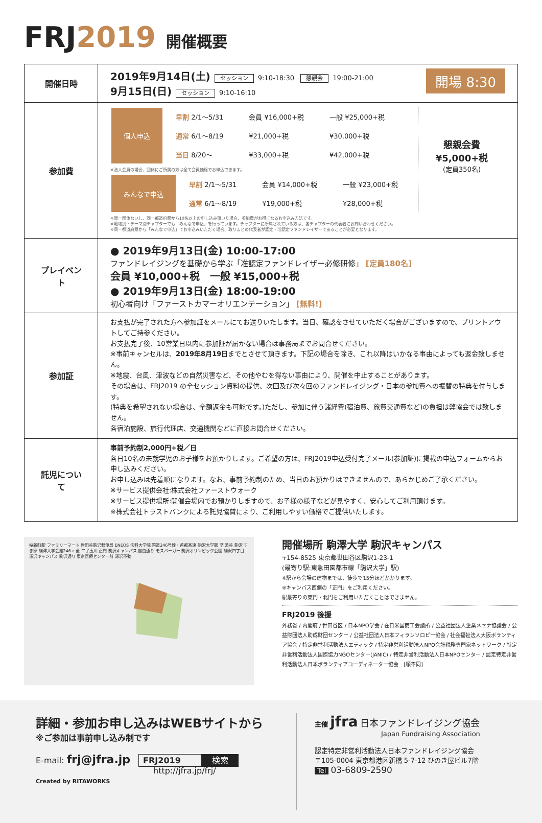FRJ2019 開催概要
| 開催日時 | 開場 8:30 2019年9月14日(土) セッション 9:10-18:30 懇親会 19:00-21:00 9月15日(日) セッション 9:10-16:10 |
| 参加費 | / 個人申込 / 早割 2/1〜5/31 / 会員 ¥16,000+税 / 一般 ¥25,000+税 / / / 通常 6/1〜8/19 / ¥21,000+税 / ¥30,000+税 / / / 当日 8/20〜 / ¥33,000+税 / ¥42,000+税 / ※法人会員の場合、団体にご所属の方は全て会員価格でお申込できます。 / みんなで申込 / 早割 2/1〜5/31 / 会員 ¥14,000+税 / 一般 ¥23,000+税 / / / 通常 6/1〜8/19 / ¥19,000+税 / ¥28,000+税 / 懇親会費 ¥5,000+税 (定員350名) ※同一団体ないし、同一都道府県から10名以上お申し込み頂いた場合、参加費がお得になるお申込み方法です。 ※地域別・テーマ別チャプターでも「みんなで申込」を行っています。チャプターに所属されている方は、各チャプターの代表者にお問い合わせください。 ※同一都道府県から「みんなで申込」でお申込みいただく場合、取りまとめ代表者が認定・准認定ファンドレイザーであることが必要となります。 |
| プレイベント | ● 2019年9月13日(金) 10:00-17:00 ファンドレイジングを基礎から学ぶ「准認定ファンドレイザー必修研修」 [定員180名] 会員 ¥10,000+税 一般 ¥15,000+税 ● 2019年9月13日(金) 18:00-19:00 初心者向け「ファーストカマーオリエンテーション」 [無料!] |
| 参加証 | お支払が完了された方へ参加証をメールにてお送りいたします。当日、確認をさせていただく場合がございますので、プリントアウトしてご持参ください。 お支払完了後、10営業日以内に参加証が届かない場合は事務局までお問合せください。 ※事前キャンセルは、 2019年8月19日 までとさせて頂きます。下記の場合を除き、これ以降はいかなる事由によっても返金致しません。 ※地震、台風、津波などの自然災害など、その他やむを得ない事由により、開催を中止することがあります。 その場合は、FRJ2019 の全セッション資料の提供、次回及び次々回のファンドレイジング・日本の参加費への振替の特典を付与します。 (特典を希望されない場合は、全額返金も可能です。)ただし、参加に伴う諸経費(宿泊費、旅費交通費など)の負担は弊協会では致しません。 各宿泊施設、旅行代理店、交通機関などに直接お問合せください。 |
| 託児について | 事前予約制2,000円+税／日 各日10名の未就学児のお子様をお預かりします。ご希望の方は、FRJ2019申込受付完了メール(参加証)に掲載の申込フォームからお申し込みください。 お申し込みは先着順になります。なお、事前予約制のため、当日のお預かりはできませんので、あらかじめご了承ください。 ※サービス提供会社:株式会社ファーストウォーク ※サービス提供場所:開催会場内でお預かりしますので、お子様の様子などが見やすく、安心してご利用頂けます。 ※株式会社トラストバンクによる託児協賛により、ご利用しやすい価格でご提供いたします。 |
桜新町駅 ファミリーマート 世田谷駒沢郵便局 ENEOS 法科大学院 国道246号線・首都高速 駒沢大学駅 至 渋谷 駒沢 すき家 駒澤大学会館246 ←至 二子玉川 正門 駒沢キャンパス 自由通り モスバーガー 駒沢オリンピック公園 駒沢四丁目 深沢キャンパス 駒沢通り 東京医療センター前 深沢不動
開催場所 駒澤大学 駒沢キャンパス
〒154-8525 東京都世田谷区駒沢1-23-1
(最寄り駅:東急田園都市線「駒沢大学」駅)
※駅から会場の建物までは、徒歩で15分ほどかかります。
※キャンパス西側の「正門」をご利用ください。
駅最寄りの東門・北門をご利用いただくことはできません。
FRJ2019 後援
外務省 / 内閣府 / 世田谷区 / 日本NPO学会 / 在日米国商工会議所 / 公益社団法人企業メセナ協議会 / 公益財団法人助成財団センター / 公益社団法人日本フィランソロピー協会 / 社会福祉法人大阪ボランティア協会 / 特定非営利活動法人エティック / 特定非営利活動法人NPO会計税務専門家ネットワーク / 特定非営利活動法人国際協力NGOセンター(JANIC) / 特定非営利活動法人日本NPOセンター / 認定特定非営利活動法人日本ボランティアコーディネーター協会　[順不同]
詳細・参加お申し込みはWEBサイトから
※ご参加は事前申し込み制です
E-mail: frj@jfra.jp　FRJ2019 検索
http://jfra.jp/frj/
Created by RITAWORKS
主催 jfra 日本ファンドレイジング協会
Japan Fundraising Association
認定特定非営利活動法人日本ファンドレイジング協会
〒105-0004 東京都港区新橋 5-7-12 ひのき屋ビル7階
Tel 03-6809-2590